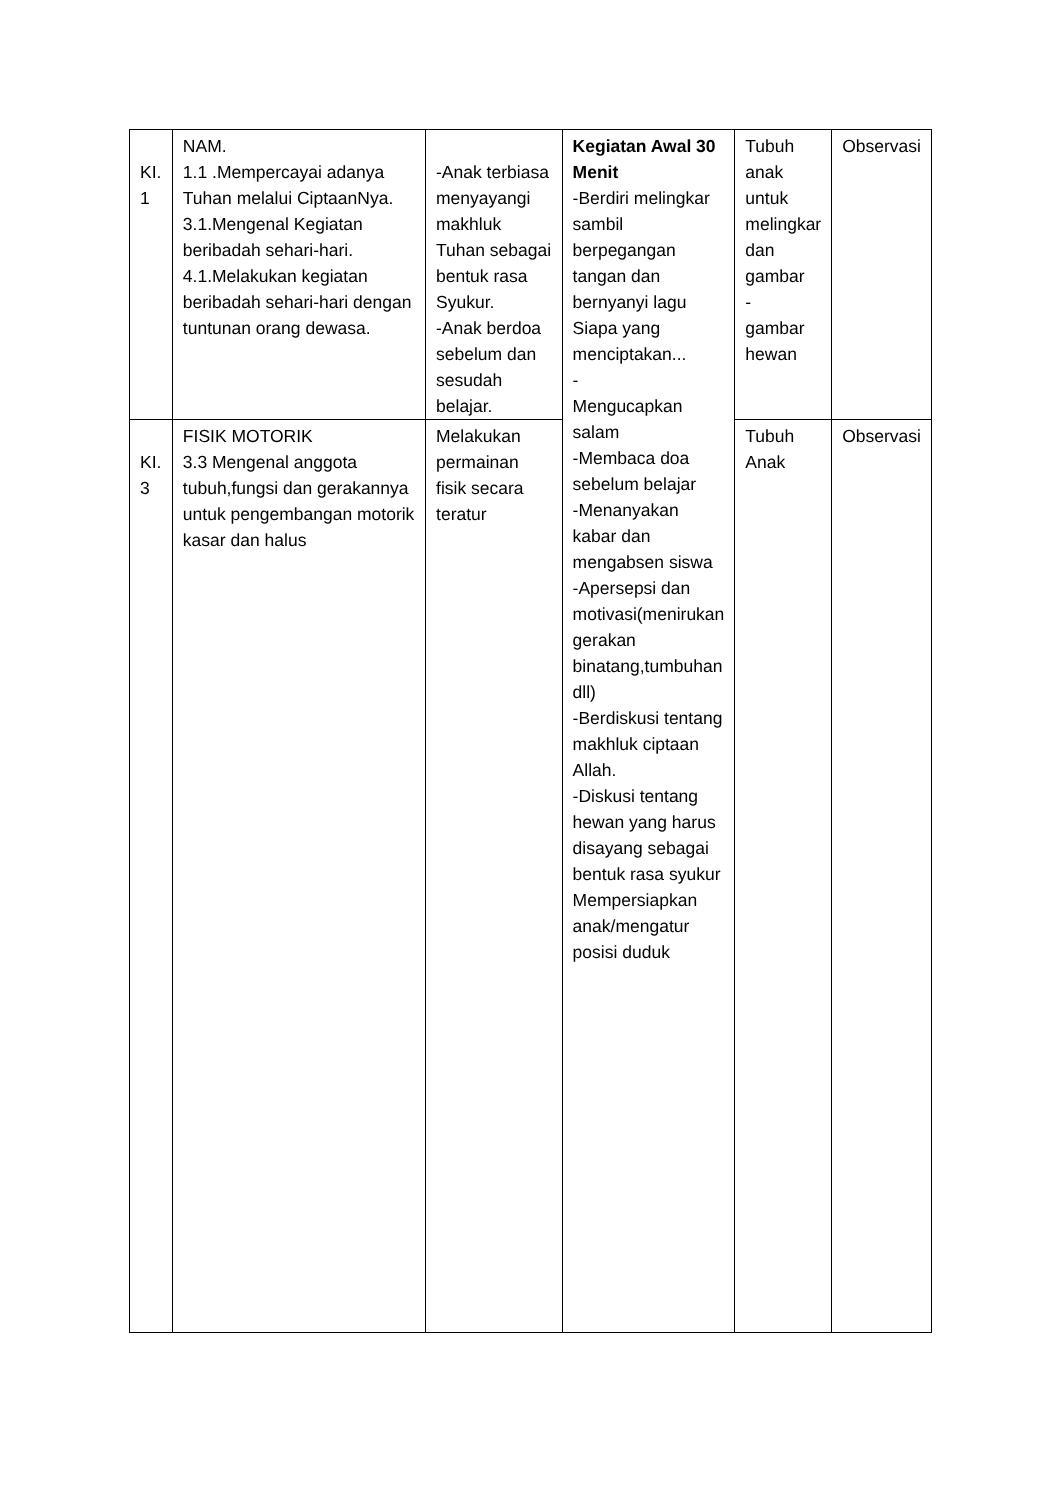| KI. 1 | NAM. 1.1 .Mempercayai adanya Tuhan melalui CiptaanNya. 3.1.Mengenal Kegiatan beribadah sehari-hari. 4.1.Melakukan kegiatan beribadah sehari-hari dengan tuntunan orang dewasa. | -Anak terbiasa menyayangi makhluk Tuhan sebagai bentuk rasa Syukur. -Anak berdoa sebelum dan sesudah belajar. | Kegiatan Awal 30 Menit -Berdiri melingkar sambil berpegangan tangan dan bernyanyi lagu Siapa yang menciptakan... - Mengucapkan salam -Membaca doa sebelum belajar -Menanyakan kabar dan mengabsen siswa -Apersepsi dan motivasi(menirukan gerakan binatang,tumbuhan dll) -Berdiskusi tentang makhluk ciptaan Allah. -Diskusi tentang hewan yang harus disayang sebagai bentuk rasa syukur Mempersiapkan anak/mengatur posisi duduk | Tubuh anak untuk melingkar dan gambar - gambar hewan | Observasi |
| KI. 3 | FISIK MOTORIK 3.3 Mengenal anggota tubuh,fungsi dan gerakannya untuk pengembangan motorik kasar dan halus | Melakukan permainan fisik secara teratur | | Tubuh Anak | Observasi |